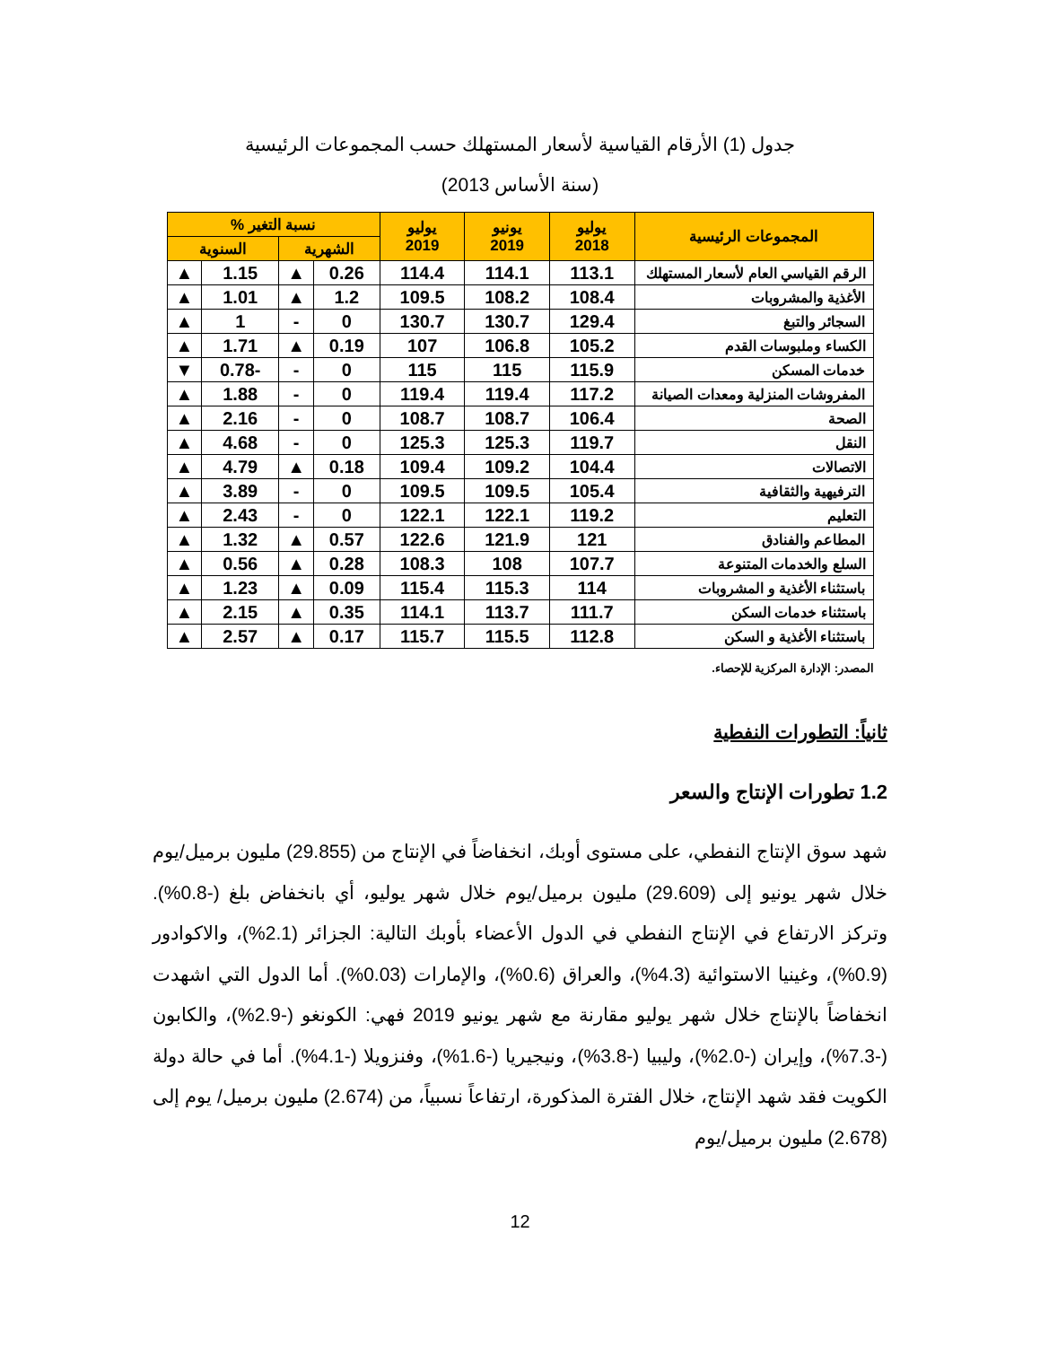جدول (1) الأرقام القياسية لأسعار المستهلك حسب المجموعات الرئيسية
(سنة الأساس 2013)
| المجموعات الرئيسية | يوليو 2018 | يونيو 2019 | يوليو 2019 | نسبة التغير % | | | |
| --- | --- | --- | --- | --- | --- | --- | --- |
| | | | | الشهرية | | السنوية | |
| الرقم القياسي العام لأسعار المستهلك | 113.1 | 114.1 | 114.4 | 0.26 | ▲ | 1.15 | ▲ |
| الأغذية والمشروبات | 108.4 | 108.2 | 109.5 | 1.2 | ▲ | 1.01 | ▲ |
| السجائر والتبغ | 129.4 | 130.7 | 130.7 | 0 | - | 1 | ▲ |
| الكساء وملبوسات القدم | 105.2 | 106.8 | 107 | 0.19 | ▲ | 1.71 | ▲ |
| خدمات المسكن | 115.9 | 115 | 115 | 0 | - | -0.78 | ▼ |
| المفروشات المنزلية ومعدات الصيانة | 117.2 | 119.4 | 119.4 | 0 | - | 1.88 | ▲ |
| الصحة | 106.4 | 108.7 | 108.7 | 0 | - | 2.16 | ▲ |
| النقل | 119.7 | 125.3 | 125.3 | 0 | - | 4.68 | ▲ |
| الاتصالات | 104.4 | 109.2 | 109.4 | 0.18 | ▲ | 4.79 | ▲ |
| الترفيهية والثقافية | 105.4 | 109.5 | 109.5 | 0 | - | 3.89 | ▲ |
| التعليم | 119.2 | 122.1 | 122.1 | 0 | - | 2.43 | ▲ |
| المطاعم والفنادق | 121 | 121.9 | 122.6 | 0.57 | ▲ | 1.32 | ▲ |
| السلع والخدمات المتنوعة | 107.7 | 108 | 108.3 | 0.28 | ▲ | 0.56 | ▲ |
| باستثناء الأغذية و المشروبات | 114 | 115.3 | 115.4 | 0.09 | ▲ | 1.23 | ▲ |
| باستثناء خدمات السكن | 111.7 | 113.7 | 114.1 | 0.35 | ▲ | 2.15 | ▲ |
| باستثناء الأغذية و السكن | 112.8 | 115.5 | 115.7 | 0.17 | ▲ | 2.57 | ▲ |
المصدر: الإدارة المركزية للإحصاء.
ثانياً: التطورات النفطية
1.2 تطورات الإنتاج والسعر
شهد سوق الإنتاج النفطي، على مستوى أوبك، انخفاضاً في الإنتاج من (29.855) مليون برميل/يوم خلال شهر يونيو إلى (29.609) مليون برميل/يوم خلال شهر يوليو، أي بانخفاض بلغ (-0.8%). وتركز الارتفاع في الإنتاج النفطي في الدول الأعضاء بأوبك التالية: الجزائر (2.1%)، والاكوادور (0.9%)، وغينيا الاستوائية (4.3%)، والعراق (0.6%)، والإمارات (0.03%). أما الدول التي اشهدت انخفاضاً بالإنتاج خلال شهر يوليو مقارنة مع شهر يونيو 2019 فهي: الكونغو (-2.9%)، والكابون (-7.3%)، وإيران (-2.0%)، وليبيا (-3.8%)، ونيجيريا (-1.6%)، وفنزويلا (-4.1%). أما في حالة دولة الكويت فقد شهد الإنتاج، خلال الفترة المذكورة، ارتفاعاً نسبياً، من (2.674) مليون برميل/ يوم إلى (2.678) مليون برميل/يوم
12